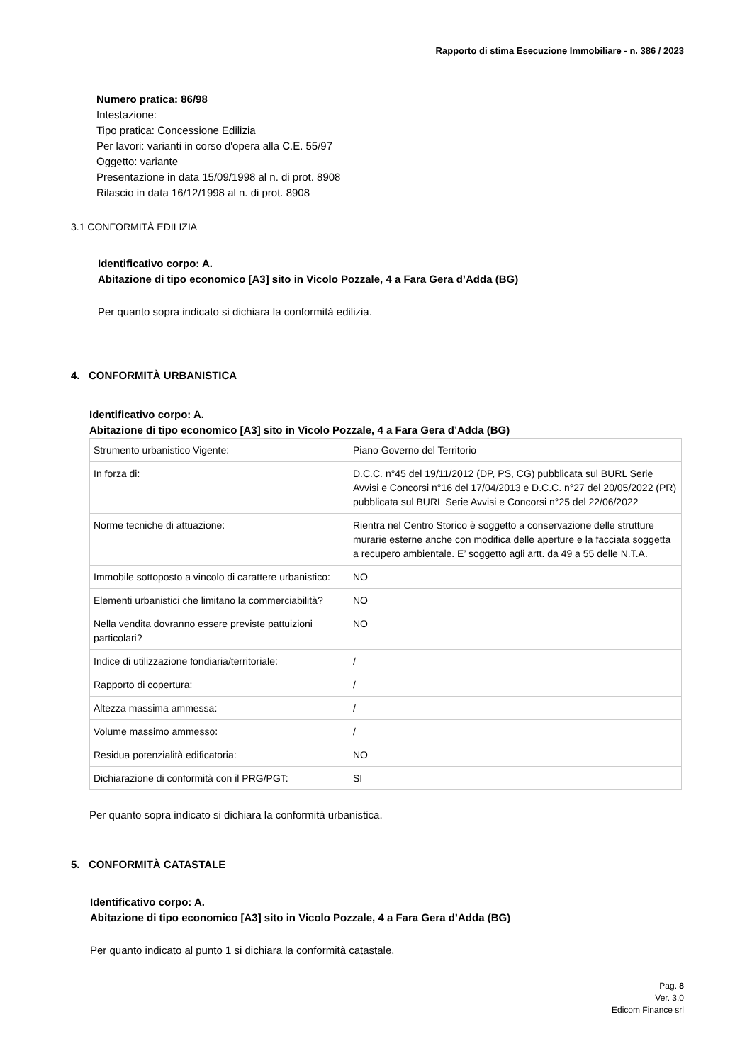Rapporto di stima Esecuzione Immobiliare - n. 386 / 2023
Numero pratica: 86/98
Intestazione:
Tipo pratica: Concessione Edilizia
Per lavori: varianti in corso d'opera alla C.E. 55/97
Oggetto: variante
Presentazione in data 15/09/1998 al n. di prot. 8908
Rilascio in data 16/12/1998 al n. di prot. 8908
3.1 CONFORMITÀ EDILIZIA
Identificativo corpo: A.
Abitazione di tipo economico [A3] sito in Vicolo Pozzale, 4 a Fara Gera d’Adda (BG)
Per quanto sopra indicato si dichiara la conformità edilizia.
4. CONFORMITÀ URBANISTICA
Identificativo corpo: A.
Abitazione di tipo economico [A3] sito in Vicolo Pozzale, 4 a Fara Gera d’Adda (BG)
| Strumento urbanistico Vigente: | Piano Governo del Territorio |
| In forza di: | D.C.C. n°45 del 19/11/2012 (DP, PS, CG) pubblicata sul BURL Serie Avvisi e Concorsi n°16 del 17/04/2013 e D.C.C. n°27 del 20/05/2022 (PR) pubblicata sul BURL Serie Avvisi e Concorsi n°25 del 22/06/2022 |
| Norme tecniche di attuazione: | Rientra nel Centro Storico è soggetto a conservazione delle strutture murarie esterne anche con modifica delle aperture e la facciata soggetta a recupero ambientale. E’ soggetto agli artt. da 49 a 55 delle N.T.A. |
| Immobile sottoposto a vincolo di carattere urbanistico: | NO |
| Elementi urbanistici che limitano la commerciabilità? | NO |
| Nella vendita dovranno essere previste pattuizioni particolari? | NO |
| Indice di utilizzazione fondiaria/territoriale: | / |
| Rapporto di copertura: | / |
| Altezza massima ammessa: | / |
| Volume massimo ammesso: | / |
| Residua potenzialità edificatoria: | NO |
| Dichiarazione di conformità con il PRG/PGT: | SI |
Per quanto sopra indicato si dichiara la conformità urbanistica.
5. CONFORMITÀ CATASTALE
Identificativo corpo: A.
Abitazione di tipo economico [A3] sito in Vicolo Pozzale, 4 a Fara Gera d’Adda (BG)
Per quanto indicato al punto 1 si dichiara la conformità catastale.
Pag. 8
Ver. 3.0
Edicom Finance srl